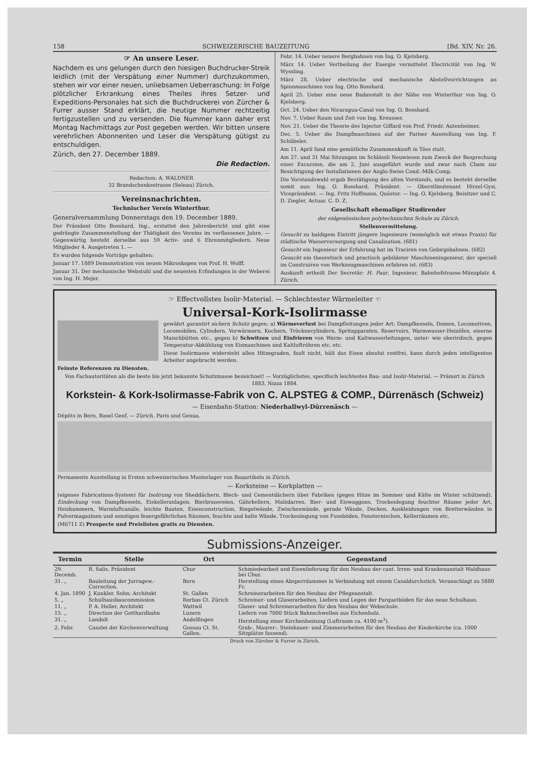158 SCHWEIZERISCHE BAUZEITUNG [Bd. XIV. Nr. 26.
☞ An unsere Leser.
Nachdem es uns gelungen durch den hiesigen Buchdrucker-Streik leidlich (mit der Verspätung einer Nummer) durchzukommen, stehen wir vor einer neuen, unliebsamen Ueberraschung: In Folge plötzlicher Erkrankung eines Theiles ihres Setzer- und Expeditions-Personales hat sich die Buchdruckerei von Zürcher & Furrer ausser Stand erklärt, die heutige Nummer rechtzeitig fertigzustellen und zu versenden. Die Nummer kann daher erst Montag Nachmittags zur Post gegeben werden. Wir bitten unsere verehrlichen Abonnenten und Leser die Verspätung gütigst zu entschuldigen.
Zürich, den 27. December 1889.
Die Redaction.
Redaction: A. WALDNER
32 Brandschenkestrasse (Selnau) Zürich.
Vereinsnachrichten.
Technischer Verein Winterthur.
Generalversammlung Donnerstags den 19. December 1889.
Der Präsident Otto Bosshard, Ing., erstattet den Jahresbericht und gibt eine gedrängte Zusammenstellung der Thätigkeit des Vereins im verflossenen Jahre. — Gegenwärtig besteht derselbe aus 59 Activ- und 6 Ehrenmitgliedern. Neue Mitglieder 4. Ausgetreten 1. —
Es wurden folgende Vorträge gehalten:
Januar 17. 1889 Demonstration von neuen Mikroskopen von Prof. H. Wolff.
Januar 31. Der mechanische Webstuhl und die neuesten Erfindungen in der Weberei von Ing. H. Mejer.
Febr. 14. Ueber neuere Bergbahnen von Ing. O. Kjelsberg.
März 14. Ueber Vertheilung der Energie vermittelst Electricität von Ing. W. Wyssling.
März 28. Ueber electrische und mechanische Abstellvorrichtungen an Spinnmaschinen von Ing. Otto Bosshard.
April 25. Ueber eine neue Badanstalt in der Nähe von Winterthur von Ing. O. Kjelsberg.
Oct. 24. Ueber den Nicaragua-Canal von Ing. O. Bosshard.
Nov. 7. Ueber Raum und Zeit von Ing. Kreusser.
Nov. 21. Ueber die Theorie des Injector Giffard von Prof. Friedr. Autenheimer.
Dec. 5. Ueber die Dampfmaschinen auf der Pariser Ausstellung von Ing. F. Schübeler.
Am 11. April fand eine gemütliche Zusammenkunft in Töss statt.
Am 27. und 31 Mai Sitzungen im Schlössli Neuwiesen zum Zweck der Besprechung einer Excursion, die am 2. Juni ausgeführt wurde und zwar nach Cham zur Besichtigung der Installationen der Anglo-Swiss Cond.-Milk-Comp.
Die Vorstandswahl ergab Bestätigung des alten Vorstands, und es besteht derselbe somit aus: Ing. O. Bosshard, Präsident. — Oberstlieutenant Hirzel-Gysi, Vicepräsident. — Ing. Fritz Hoffmann, Quästor. — Ing. O. Kjelsberg, Beisitzer und C. D. Ziegler, Actuar. C. D. Z.
Gesellschaft ehemaliger Studirender
der eidgenössischen polytechnischen Schule zu Zürich.
Stellenvermittelung.
Gesucht zu baldigem Eintritt jüngere Ingenieure (womöglich mit etwas Praxis) für städtische Wasserversorgung und Canalisation. (681)
Gesucht ein Ingenieur der Erfahrung hat im Traciren von Gebirgsbahnen. (682)
Gesucht ein theoretisch und practisch gebildeter Maschineningenieur, der speciell im Construiren von Werkzeugmaschinen erfahren ist. (683)
Auskunft ertheilt Der Secretär: H. Paur, Ingenieur, Bahnhofstrasse-Münzplatz 4. Zürich.
☞ Effectvollstes Isolir-Material. — Schlechtester Wärmeleiter ☜
Universal-Kork-Isolirmasse
gewährt garantirt sichern Schutz gegen: a) Wärmeverlust bei Dampfleitungen jeder Art; Dampfkesseln, Domen, Locomotiven, Locomobilen, Cylindern, Vorwärmern, Kochern, Tröcknecylindern, Spritapparaten, Reservoirs, Warmwasser-Heizöfen, eiserne Maischbütten etc., gegen b) Schwitzen und Einfrieren von Warm- und Kaltwasserleitungen, unter- wie oberirdisch, gegen Temperatur-Abkühlung von Eismaschinen und Kaltluftröhren etc. etc.
Diese Isolirmasse widersteht allen Hitzegraden, fault nicht, hält das Eisen absolut rostfrei, kann durch jeden intelligenten Arbeiter angebracht werden.
Feinste Referenzen zu Diensten.
Von Fachautoritäten als die beste bis jetzt bekannte Schutzmasse bezeichnet! — Vorzüglichstes, specifisch leichtestes Bau- und Isolir-Material. — Prämirt in Zürich 1883, Nizza 1884.
Korkstein- & Kork-Isolirmasse-Fabrik von C. ALPSTEG & COMP., Dürrenäsch (Schweiz)
— Eisenbahn-Station: Niederhallwyl-Dürrenäsch —
Dépôts in Bern, Basel Genf. — Zürich, Paris und Genua.
Permanente Ausstellung in Ersten schweizerischen Musterlager von Bauartikeln in Zürich.
— Korksteine — Korkplatten —
(eigenes Fabrications-System) für Isolirung von Sheddächern, Blech- und Cementdächern über Fabriken (gegen Hitze im Sommer und Kälte im Winter schützend). Eindeckung von Dampfkesseln, Eiskelleranlagen, Bierbrauereien, Gährkellern, Malzdarren, Bier- und Eiswaggons, Trockenlegung feuchter Räume jeder Art, Heizkammern, Warmluftcanäle, leichte Bauten, Eisenconstruction, Riegelwände, Zwischenwände, gerade Wände, Decken, Auskleidungen von Bretterwänden in Pulvermagazinen und sonstigen feuergefährlichen Räumen, feuchte und kalte Wände, Trockenlegung von Fussböden, Fensternischen, Kellerräumen etc.
(M6711 Z) Prospecte und Preislisten gratis zu Diensten.
Submissions-Anzeiger.
| Termin | Stelle | Ort | Gegenstand |
| --- | --- | --- | --- |
| 29. Decemb. | R. Salis, Präsident | Chur | Schmiedearbeit und Eisenlieferung für den Neubau der cant. Irren- und Krankenanstalt Waldhaus bei Chur. |
| 31. „ | Bauleitung der Jurragew.-Correction. | Bern | Herstellung eines Absperrdammes in Verbindung mit einem Canaldurchstich. Veranschlagt zu 5880 Fr. |
| 4. Jan. 1890 | J. Kunkler, Sohn; Architekt | St. Gallen | Schreinerarbeiten für den Neubau der Pflegeanstalt. |
| 5. „ | Schulhausbaucommission | Rorbas Ct. Zürich | Schreiner- und Glaserarbeiten, Liefern und Legen der Parquetböden für das neue Schulhaus. |
| 11. „ | P. A. Heller, Architekt | Wattwil | Glaser- und Schreinerarbeiten für den Neubau der Webschule. |
| 15. „ | Direction der Gotthardbahn | Luzern | Liefern von 7000 Stück Bahnschwellen aus Eichenholz. |
| 31. „ | Landolt | Andelfingen | Herstellung einer Kirchenheizung (Luftraum ca. 4100 m<sup>3</sup>). |
| 2. Febr. | Canzlei der Kirchenverwaltung | Gossau Ct. St. Gallen. | Grab-, Maurer-, Steinhauer- und Zimmerarbeiten für den Neubau der Kinderkirche (ca. 1000 Sitzplätze fassend). |
Druck von Zürcher & Furrer in Zürich.